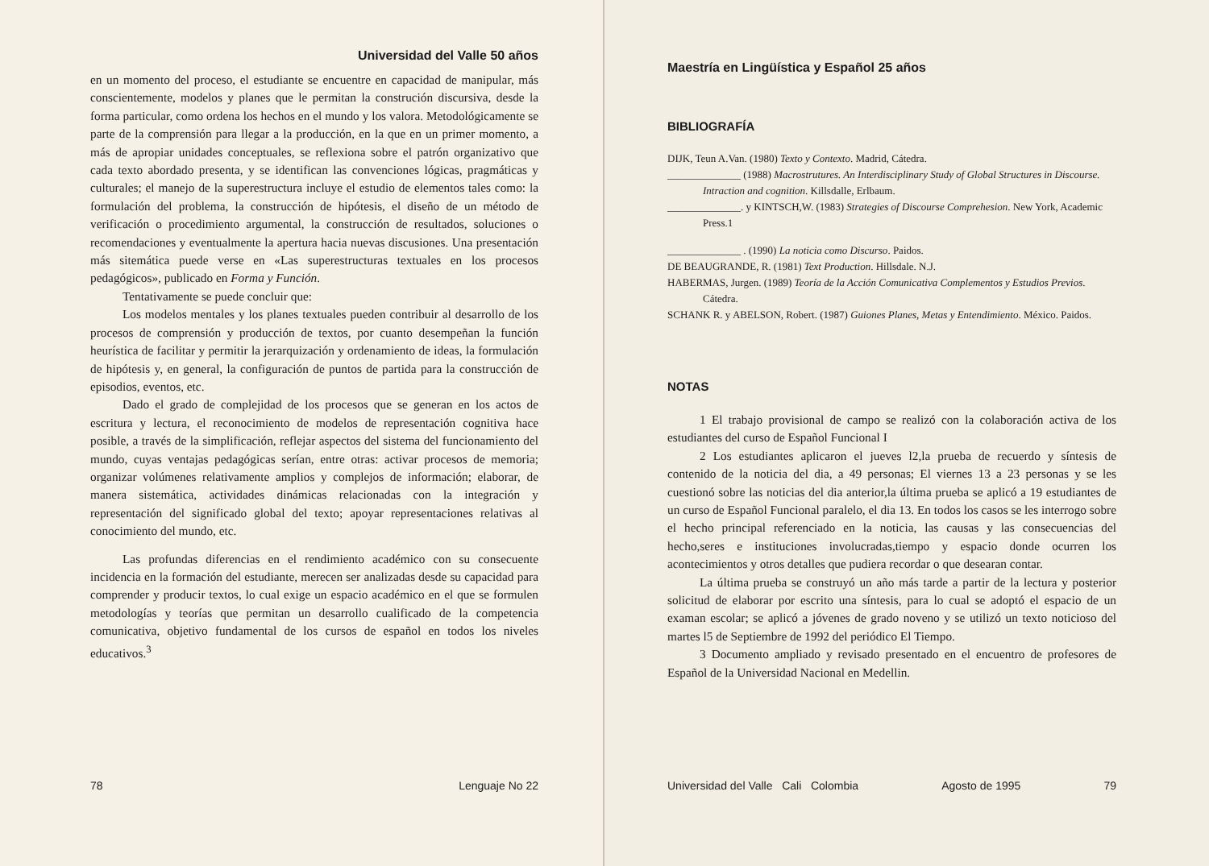Universidad del Valle 50 años
en un momento del proceso, el estudiante se encuentre en capacidad de manipular, más conscientemente, modelos y planes que le permitan la construción discursiva, desde la forma particular, como ordena los hechos en el mundo y los valora. Metodológicamente se parte de la comprensión para llegar a la producción, en la que en un primer momento, a más de apropiar unidades conceptuales, se reflexiona sobre el patrón organizativo que cada texto abordado presenta, y se identifican las convenciones lógicas, pragmáticas y culturales; el manejo de la superestructura incluye el estudio de elementos tales como: la formulación del problema, la construcción de hipótesis, el diseño de un método de verificación o procedimiento argumental, la construcción de resultados, soluciones o recomendaciones y eventualmente la apertura hacia nuevas discusiones. Una presentación más sitemática puede verse en «Las superestructuras textuales en los procesos pedagógicos», publicado en Forma y Función.
Tentativamente se puede concluir que:
Los modelos mentales y los planes textuales pueden contribuir al desarrollo de los procesos de comprensión y producción de textos, por cuanto desempeñan la función heurística de facilitar y permitir la jerarquización y ordenamiento de ideas, la formulación de hipótesis y, en general, la configuración de puntos de partida para la construcción de episodios, eventos, etc.
Dado el grado de complejidad de los procesos que se generan en los actos de escritura y lectura, el reconocimiento de modelos de representación cognitiva hace posible, a través de la simplificación, reflejar aspectos del sistema del funcionamiento del mundo, cuyas ventajas pedagógicas serían, entre otras: activar procesos de memoria; organizar volúmenes relativamente amplios y complejos de información; elaborar, de manera sistemática, actividades dinámicas relacionadas con la integración y representación del significado global del texto; apoyar representaciones relativas al conocimiento del mundo, etc.
Las profundas diferencias en el rendimiento académico con su consecuente incidencia en la formación del estudiante, merecen ser analizadas desde su capacidad para comprender y producir textos, lo cual exige un espacio académico en el que se formulen metodologías y teorías que permitan un desarrollo cualificado de la competencia comunicativa, objetivo fundamental de los cursos de español en todos los niveles educativos.<sup>3</sup>
78 Lenguaje No 22
Maestría en Lingüística y Español 25 años
BIBLIOGRAFÍA
DIJK, Teun A.Van. (1980) Texto y Contexto. Madrid, Cátedra.
______________ (1988) Macrostrutures. An Interdisciplinary Study of Global Structures in Discourse. Intraction and cognition. Killsdalle, Erlbaum.
______________. y KINTSCH,W. (1983) Strategies of Discourse Comprehesion. New York, Academic Press.1
______________ . (1990) La noticia como Discurso. Paidos.
DE BEAUGRANDE, R. (1981) Text Production. Hillsdale. N.J.
HABERMAS, Jurgen. (1989) Teoría de la Acción Comunicativa Complementos y Estudios Previos. Cátedra.
SCHANK R. y ABELSON, Robert. (1987) Guiones Planes, Metas y Entendimiento. México. Paidos.
NOTAS
1 El trabajo provisional de campo se realizó con la colaboración activa de los estudiantes del curso de Español Funcional I
2 Los estudiantes aplicaron el jueves l2,la prueba de recuerdo y síntesis de contenido de la noticia del dia, a 49 personas; El viernes 13 a 23 personas y se les cuestionó sobre las noticias del dia anterior,la última prueba se aplicó a 19 estudiantes de un curso de Español Funcional paralelo, el dia 13. En todos los casos se les interrogo sobre el hecho principal referenciado en la noticia, las causas y las consecuencias del hecho,seres e instituciones involucradas,tiempo y espacio donde ocurren los acontecimientos y otros detalles que pudiera recordar o que desearan contar.
La última prueba se construyó un año más tarde a partir de la lectura y posterior solicitud de elaborar por escrito una síntesis, para lo cual se adoptó el espacio de un examan escolar; se aplicó a jóvenes de grado noveno y se utilizó un texto noticioso del martes l5 de Septiembre de 1992 del periódico El Tiempo.
3 Documento ampliado y revisado presentado en el encuentro de profesores de Español de la Universidad Nacional en Medellin.
Universidad del Valle Cali Colombia Agosto de 1995 79